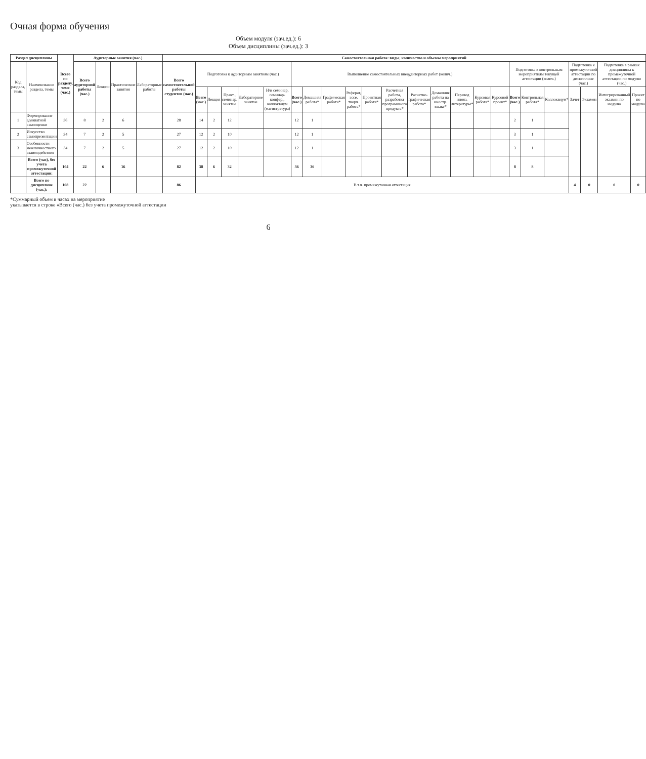Очная форма обучения
Объем модуля (зач.ед.): 6
Объем дисциплины (зач.ед.): 3
| Раздел дисциплины | | Всего по разделу, теме (час.) | Аудиторные занятия (час.) | | | | Самостоятельная работа: виды, количество и объемы мероприятий | | | | | | | | | | | | | | | | | | | | | | | |
| --- | --- | --- | --- | --- | --- | --- | --- | --- | --- | --- | --- | --- | --- | --- | --- | --- | --- | --- | --- | --- | --- | --- | --- | --- | --- | --- | --- | --- | --- | --- |
| Код раздела, темы | Наименование раздела, темы | | Всего аудиторной работы (час.) | Лекции | Практические занятия | Лабораторные работы | Всего самостоятельной работы студентов (час.) | Подготовка к аудиторным занятиям (час.) | | | | | Выполнение самостоятельных внеаудиторных работ (колич.) | | | | | | | | | | | Подготовка к контрольным мероприятиям текущей аттестации (колич.) | | | Подготовка к промежуточной аттестации по дисциплине (час.) | | Подготовка в рамках дисциплины к промежуточной аттестации по модулю (час.) | |
| | | | | | | | | Всего (час.) | Лекция | Практ., семинар. занятие | Лабораторное занятие | Н/и семинар, семинар-конфер., коллоквиум (магистратура) | Всего (час.) | Домашняя работа* | Графическая работа* | Реферат, эссе, творч. работа* | Проектная работа* | Расчетная работа, разработка программного продукта* | Расчетно-графическая работа* | Домашняя работа на иностр. языке* | Перевод инояз. литературы* | Курсовая работа* | Курсовой проект* | Всего (час.) | Контрольная работа* | Коллоквиум* | Зачет | Экзамен | Интегрированный экзамен по модулю | Проект по модулю |
| 1 | Формирование адекватной самооценки | 36 | 8 | 2 | 6 | | 28 | 14 | 2 | 12 | | | 12 | 1 | | | | | | | | | | 2 | 1 | | | | | |
| 2 | Искусство самопрезентации | 34 | 7 | 2 | 5 | | 27 | 12 | 2 | 10 | | | 12 | 1 | | | | | | | | | | 3 | 1 | | | | | |
| 3 | Особенности межличностного взаимодействия | 34 | 7 | 2 | 5 | | 27 | 12 | 2 | 10 | | | 12 | 1 | | | | | | | | | | 3 | 1 | | | | | |
| | Всего (час) , без учета промежуточной аттестации: | 104 | 22 | 6 | 16 | | 82 | 38 | 6 | 32 | | | 36 | 36 | | | | | | | | | | 8 | 8 | | | | | |
| | Всего по дисциплине (час.): | 108 | 22 | | | | 86 | В т.ч. промежуточная аттестация | | | | | | | | | | | | | | | | | | | 4 | 0 | 0 | 0 |
*Суммарный объем в часах на мероприятие
указывается в строке «Всего (час.) без учета промежуточной аттестации
6